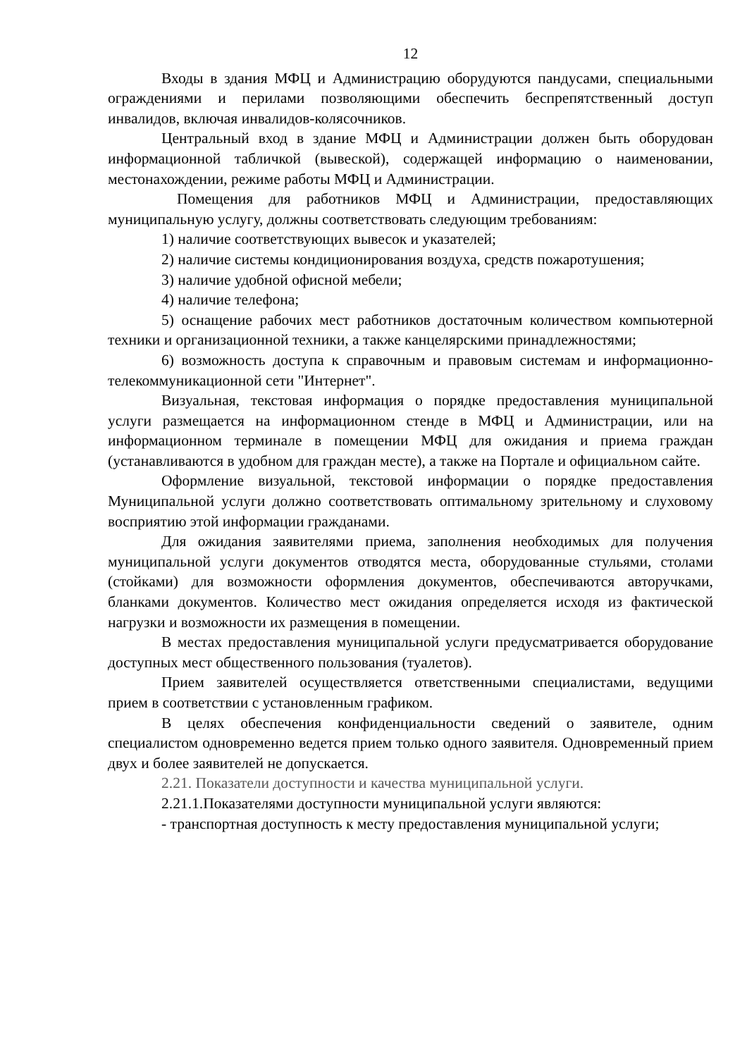12
Входы в здания МФЦ и Администрацию оборудуются пандусами, специальными ограждениями и перилами позволяющими обеспечить беспрепятственный доступ инвалидов, включая инвалидов-колясочников.
Центральный вход в здание МФЦ и Администрации должен быть оборудован информационной табличкой (вывеской), содержащей информацию о наименовании, местонахождении, режиме работы МФЦ и Администрации.
Помещения для работников МФЦ и Администрации, предоставляющих муниципальную услугу, должны соответствовать следующим требованиям:
1) наличие соответствующих вывесок и указателей;
2) наличие системы кондиционирования воздуха, средств пожаротушения;
3) наличие удобной офисной мебели;
4) наличие телефона;
5) оснащение рабочих мест работников достаточным количеством компьютерной техники и организационной техники, а также канцелярскими принадлежностями;
6) возможность доступа к справочным и правовым системам и информационно-телекоммуникационной сети "Интернет".
Визуальная, текстовая информация о порядке предоставления муниципальной услуги размещается на информационном стенде в МФЦ и Администрации, или на информационном терминале в помещении МФЦ для ожидания и приема граждан (устанавливаются в удобном для граждан месте), а также на Портале и официальном сайте.
Оформление визуальной, текстовой информации о порядке предоставления Муниципальной услуги должно соответствовать оптимальному зрительному и слуховому восприятию этой информации гражданами.
Для ожидания заявителями приема, заполнения необходимых для получения муниципальной услуги документов отводятся места, оборудованные стульями, столами (стойками) для возможности оформления документов, обеспечиваются авторучками, бланками документов. Количество мест ожидания определяется исходя из фактической нагрузки и возможности их размещения в помещении.
В местах предоставления муниципальной услуги предусматривается оборудование доступных мест общественного пользования (туалетов).
Прием заявителей осуществляется ответственными специалистами, ведущими прием в соответствии с установленным графиком.
В целях обеспечения конфиденциальности сведений о заявителе, одним специалистом одновременно ведется прием только одного заявителя. Одновременный прием двух и более заявителей не допускается.
2.21. Показатели доступности и качества муниципальной услуги.
2.21.1.Показателями доступности муниципальной услуги являются:
- транспортная доступность к месту предоставления муниципальной услуги;